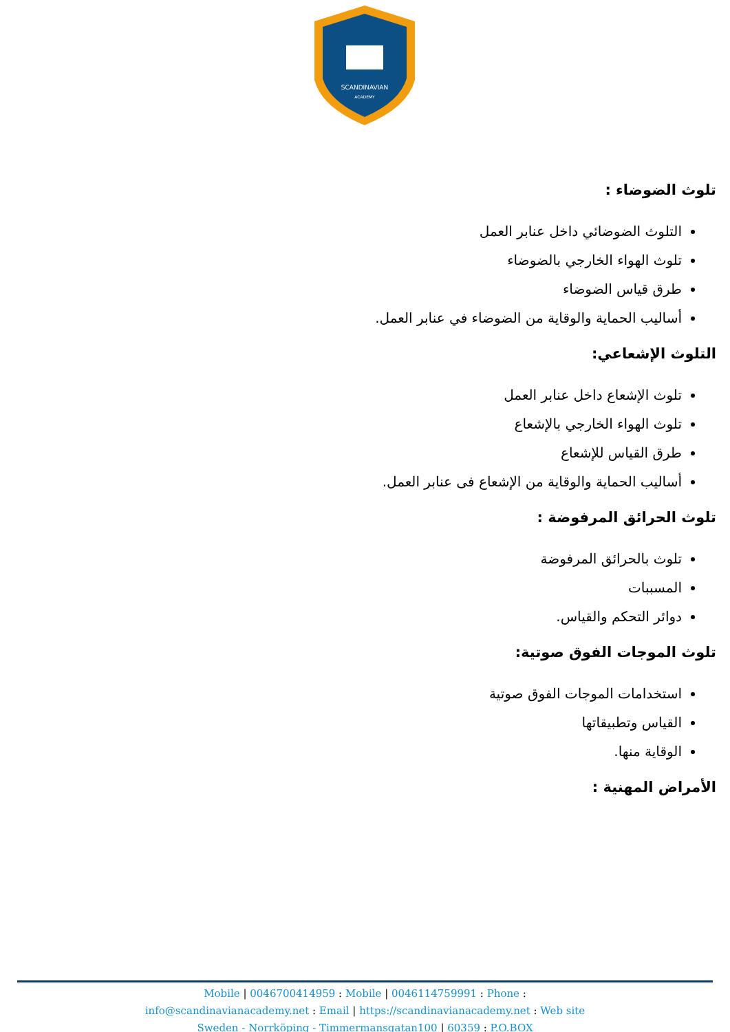SCANDINAVIAN
ACADEMY
تلوث الضوضاء :
التلوث الضوضائي داخل عنابر العمل
تلوث الهواء الخارجي بالضوضاء
طرق قياس الضوضاء
أساليب الحماية والوقاية من الضوضاء في عنابر العمل.
التلوث الإشعاعي:
تلوث الإشعاع داخل عنابر العمل
تلوث الهواء الخارجي بالإشعاع
طرق القياس للإشعاع
أساليب الحماية والوقاية من الإشعاع فى عنابر العمل.
تلوث الحرائق المرفوضة :
تلوث بالحرائق المرفوضة
المسببات
دوائر التحكم والقياس.
تلوث الموجات الفوق صوتية:
استخدامات الموجات الفوق صوتية
القياس وتطبيقاتها
الوقاية منها.
الأمراض المهنية :
Mobile | 0046700414959 : Mobile | 0046114759991 : Phone :
info@scandinavianacademy.net : Email | https://scandinavianacademy.net : Web site
Sweden - Norrköping - Timmermansgatan100 | 60359 : P.O.BOX